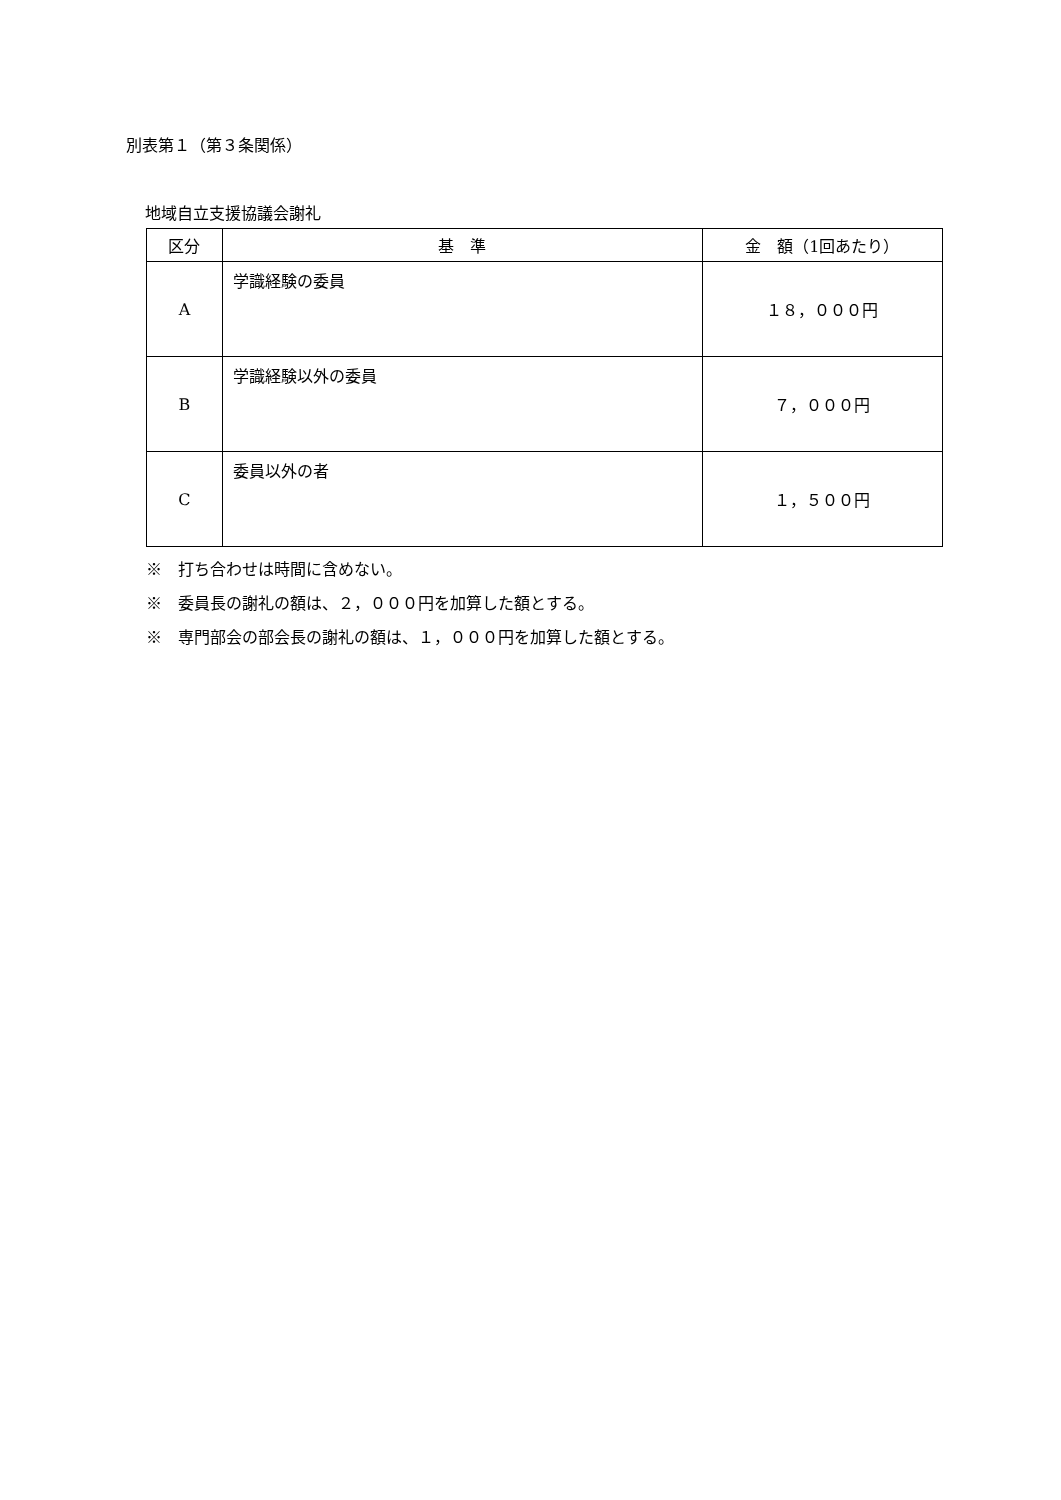別表第１（第３条関係）
地域自立支援協議会謝礼
| 区分 | 基 準 | 金 額（1回あたり） |
| --- | --- | --- |
| A | 学識経験の委員 | １８，０００円 |
| B | 学識経験以外の委員 | ７，０００円 |
| C | 委員以外の者 | １，５００円 |
※　打ち合わせは時間に含めない。
※　委員長の謝礼の額は、２，０００円を加算した額とする。
※　専門部会の部会長の謝礼の額は、１，０００円を加算した額とする。